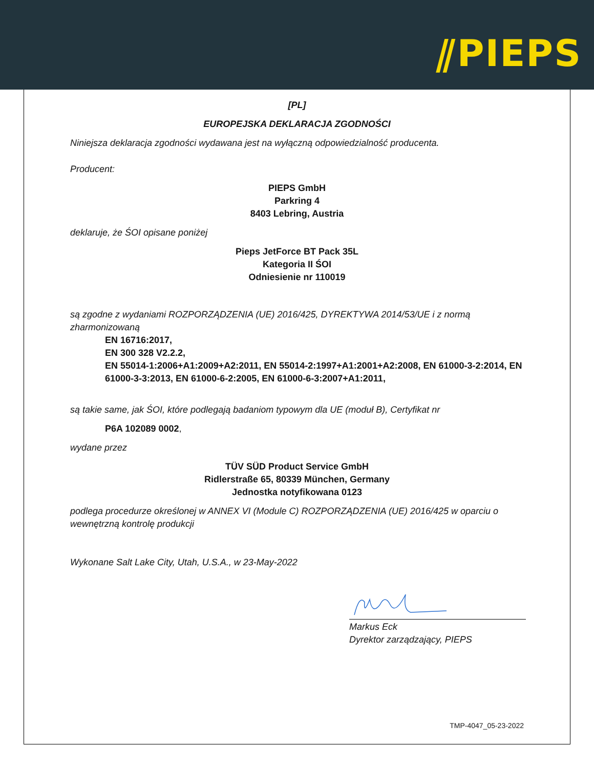⫽PIEPS
[PL]
EUROPEJSKA DEKLARACJA ZGODNOŚCI
Niniejsza deklaracja zgodności wydawana jest na wyłączną odpowiedzialność producenta.
Producent:
PIEPS GmbH
Parkring 4
8403 Lebring, Austria
deklaruje, że ŚOI opisane poniżej
Pieps JetForce BT Pack 35L
Kategoria II ŚOI
Odniesienie nr 110019
są zgodne z wydaniami ROZPORZĄDZENIA (UE) 2016/425, DYREKTYWA 2014/53/UE i z normą zharmonizowaną
EN 16716:2017,
EN 300 328 V2.2.2,
EN 55014-1:2006+A1:2009+A2:2011, EN 55014-2:1997+A1:2001+A2:2008, EN 61000-3-2:2014, EN 61000-3-3:2013, EN 61000-6-2:2005, EN 61000-6-3:2007+A1:2011,
są takie same, jak ŚOI, które podlegają badaniom typowym dla UE (moduł B), Certyfikat nr
P6A 102089 0002,
wydane przez
TÜV SÜD Product Service GmbH
Ridlerstraße 65, 80339 München, Germany
Jednostka notyfikowana 0123
podlega procedurze określonej w ANNEX VI (Module C) ROZPORZĄDZENIA (UE) 2016/425 w oparciu o wewnętrzną kontrolę produkcji
Wykonane Salt Lake City, Utah, U.S.A., w 23-May-2022
Markus Eck
Dyrektor zarządzający, PIEPS
TMP-4047_05-23-2022